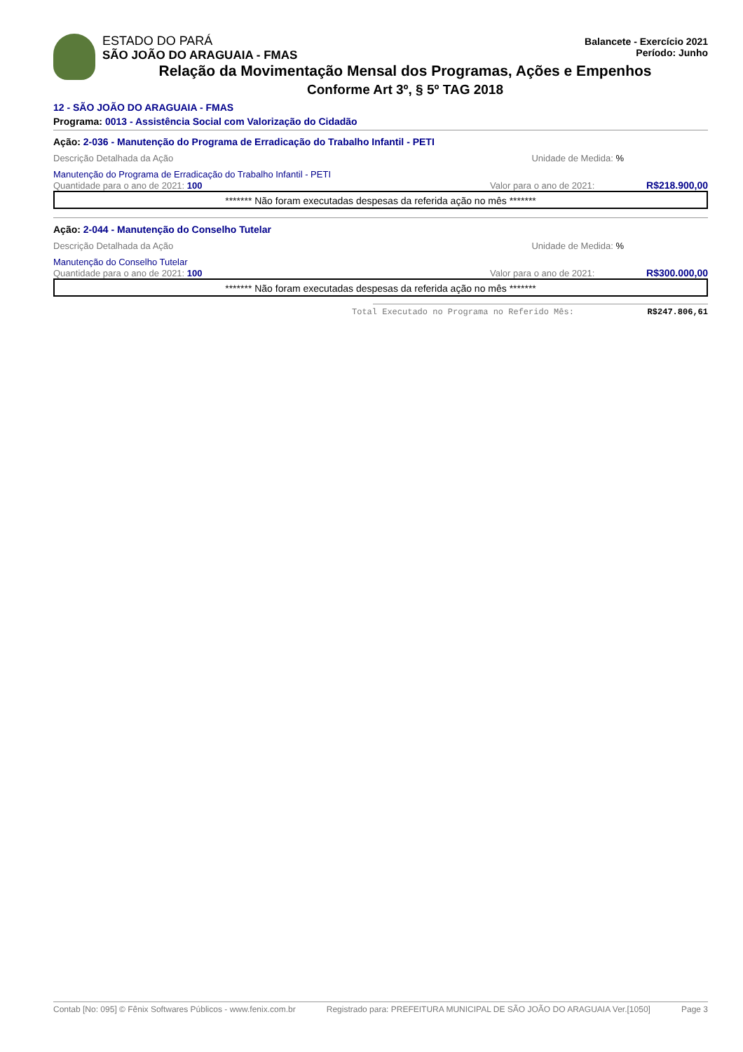ESTADO DO PARÁ
Balancete - Exercício 2021
Período: Junho
SÃO JOÃO DO ARAGUAIA - FMAS
Relação da Movimentação Mensal dos Programas, Ações e Empenhos
Conforme Art 3º, § 5º TAG 2018
12 - SÃO JOÃO DO ARAGUAIA - FMAS
Programa: 0013 - Assistência Social com Valorização do Cidadão
Ação: 2-036 - Manutenção do Programa de Erradicação do Trabalho Infantil - PETI
Descrição Detalhada da Ação Unidade de Medida: %
Manutenção do Programa de Erradicação do Trabalho Infantil - PETI
Quantidade para o ano de 2021: 100 Valor para o ano de 2021: R$218.900,00
******* Não foram executadas despesas da referida ação no mês *******
Ação: 2-044 - Manutenção do Conselho Tutelar
Descrição Detalhada da Ação Unidade de Medida: %
Manutenção do Conselho Tutelar
Quantidade para o ano de 2021: 100 Valor para o ano de 2021: R$300.000,00
******* Não foram executadas despesas da referida ação no mês *******
Total Executado no Programa no Referido Mês: R$247.806,61
Contab [No: 095] © Fênix Softwares Públicos - www.fenix.com.br Registrado para: PREFEITURA MUNICIPAL DE SÃO JOÃO DO ARAGUAIA Ver.[1050] Page 3